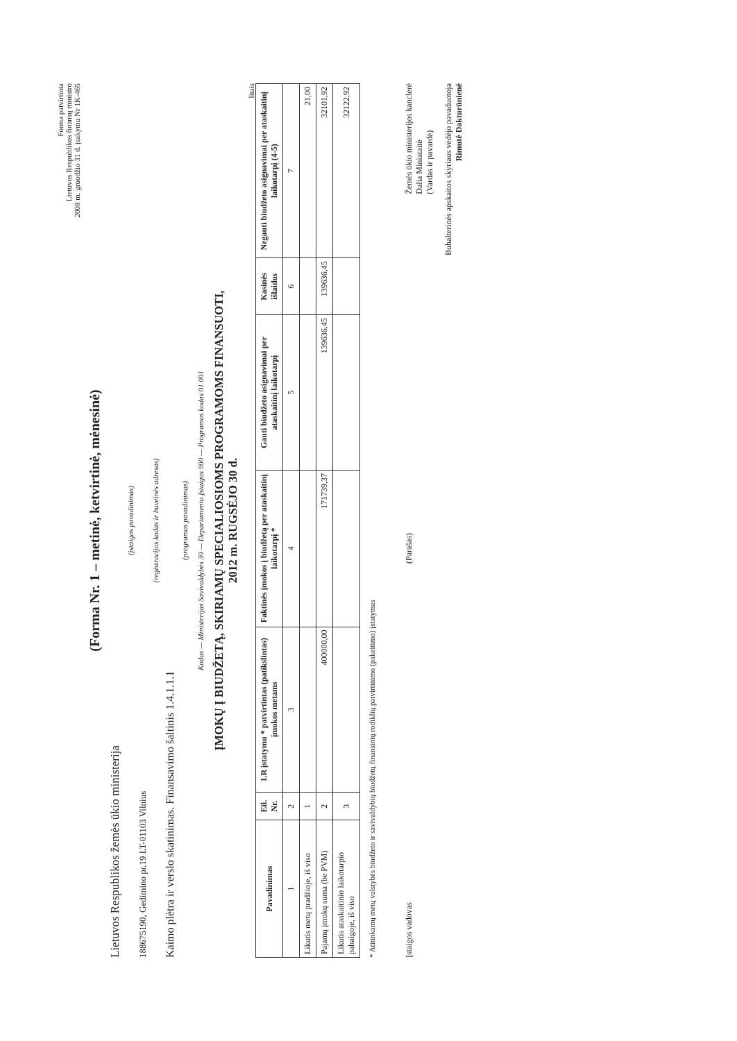Forma patvirtinta
Lietuvos Respublikos finansų ministro
2008 m. gruodžio 31 d. įsakymu Nr 1K-465
(Forma Nr. 1 – metinė, ketvirtinė, mėnesinė)
Lietuvos Respublikos žemės ūkio ministerija
(įstaigos pavadinimas)
188675190, Gedimino pr.19 LT-01103 Vilnius
(registracijos kodas ir buveinės adresas)
Kaimo plėtra ir verslo skatinimas. Finansavimo šaltinis 1.4.1.1.1
(programos pavadinimas)
Kodas — Ministerijas Savivaldybės 30 — Departamento Įstaigos 900 — Programos kodas 01 001
ĮMOKŲ Į BIUDŽETĄ, SKIRIAMŲ SPECIALIOSIOMS PROGRAMOMS FINANSUOTI,
2012 m. RUGSĖJO 30 d.
litais
| Pavadinimas | Eil. Nr. | LR įstatymu * patvirtintas (patikslintas) įmokos metams | Faktinės įmokos į biudžetą per ataskaitinį laikotarpį * | Gauti biudžeto asignavimai per ataskaitinį laikotarpį | Kasinės išlaidos | Negauti biudžeto asignavimai per ataskaitinį laikotarpį (4-5) |
| --- | --- | --- | --- | --- | --- | --- |
| 1 | 2 | 3 | 4 | 5 | 6 | 7 |
| Likutis metų pradžioje, iš viso | 1 | | | | | 21,00 |
| Pajamų įmokų suma (be PVM) | 2 | 400000,00 | 171739,37 | 139636,45 | 139636,45 | 32101,92 |
| Likutis ataskaitinio laikotarpio pabaigoje, iš viso | 3 | | | | | 32122,92 |
* Atitinkamų metų valstybės biudžeto ir savivaldybių biudžetų finansinių rodiklių patvirtinimo (pakeitimo) įstatymas
Įstaigos vadovas (Parašas) Žemės ūkio ministerijos kanclerė
Dalia Miniataitė
(Vardas ir pavardė)
Buhalterinės apskaitos skyriaus vedėjo pavaduotoja
Rimutė Dakturūnienė